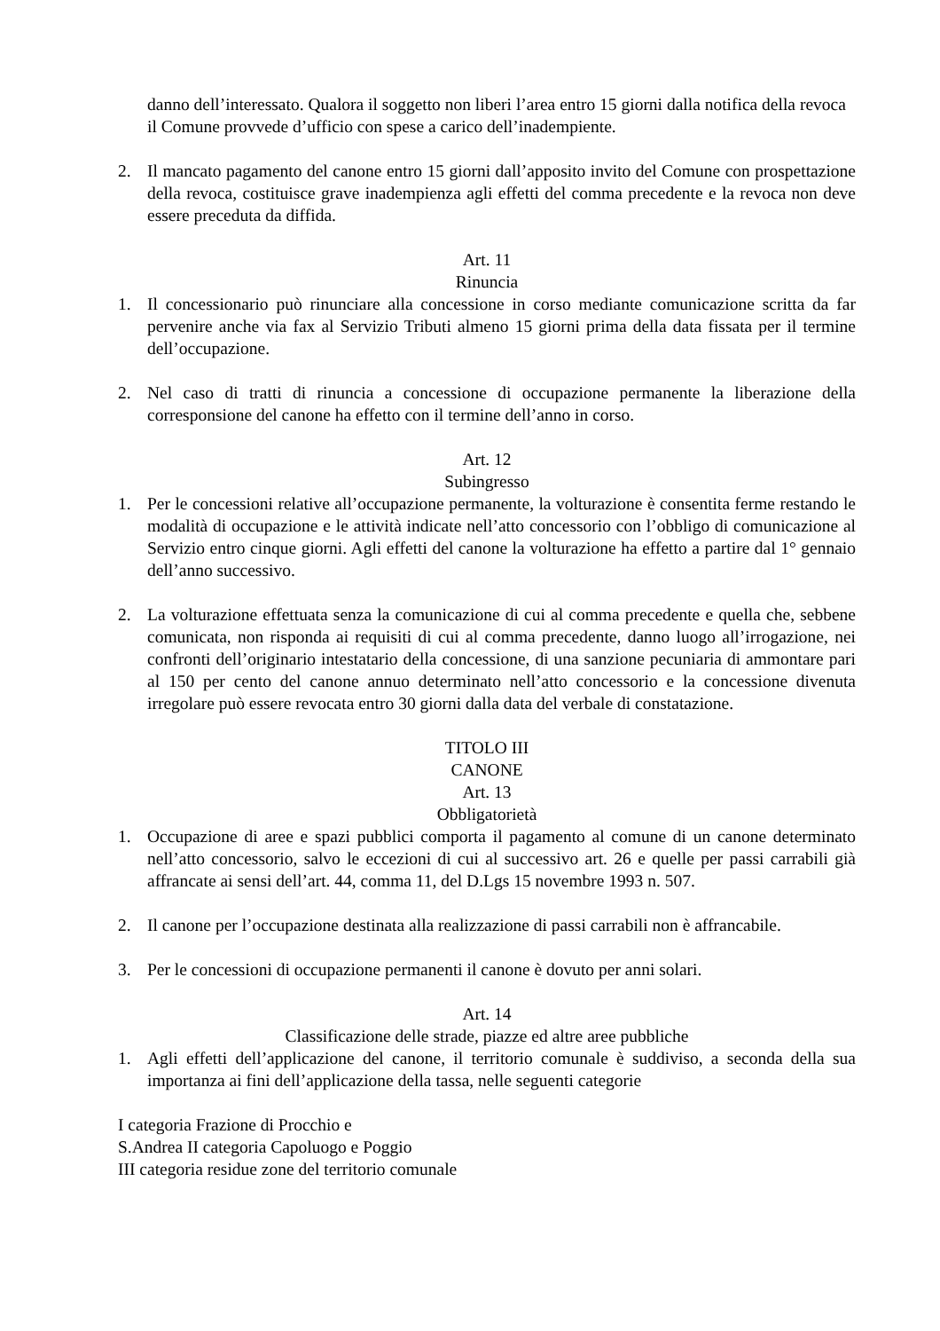danno dell’interessato. Qualora il soggetto non liberi l’area entro 15 giorni dalla notifica della revoca il Comune provvede d’ufficio con spese a carico dell’inadempiente.
2. Il mancato pagamento del canone entro 15 giorni dall’apposito invito del Comune con prospettazione della revoca, costituisce grave inadempienza agli effetti del comma precedente e la revoca non deve essere preceduta da diffida.
Art. 11
Rinuncia
1. Il concessionario può rinunciare alla concessione in corso mediante comunicazione scritta da far pervenire anche via fax al Servizio Tributi almeno 15 giorni prima della data fissata per il termine dell’occupazione.
2. Nel caso di tratti di rinuncia a concessione di occupazione permanente la liberazione della corresponsione del canone ha effetto con il termine dell’anno in corso.
Art. 12
Subingresso
1. Per le concessioni relative all’occupazione permanente, la volturazione è consentita ferme restando le modalità di occupazione e le attività indicate nell’atto concessorio con l’obbligo di comunicazione al Servizio entro cinque giorni. Agli effetti del canone la volturazione ha effetto a partire dal 1° gennaio dell’anno successivo.
2. La volturazione effettuata senza la comunicazione di cui al comma precedente e quella che, sebbene comunicata, non risponda ai requisiti di cui al comma precedente, danno luogo all’irrogazione, nei confronti dell’originario intestatario della concessione, di una sanzione pecuniaria di ammontare pari al 150 per cento del canone annuo determinato nell’atto concessorio e la concessione divenuta irregolare può essere revocata entro 30 giorni dalla data del verbale di constatazione.
TITOLO III
CANONE
Art. 13
Obbligatorietà
1. Occupazione di aree e spazi pubblici comporta il pagamento al comune di un canone determinato nell’atto concessorio, salvo le eccezioni di cui al successivo art. 26 e quelle per passi carrabili già affrancate ai sensi dell’art. 44, comma 11, del D.Lgs 15 novembre 1993 n. 507.
2. Il canone per l’occupazione destinata alla realizzazione di passi carrabili non è affrancabile.
3. Per le concessioni di occupazione permanenti il canone è dovuto per anni solari.
Art. 14
Classificazione delle strade, piazze ed altre aree pubbliche
1. Agli effetti dell’applicazione del canone, il territorio comunale è suddiviso, a seconda della sua importanza ai fini dell’applicazione della tassa, nelle seguenti categorie
I categoria Frazione di Procchio e
S.Andrea II categoria Capoluogo e Poggio
III categoria residue zone del territorio comunale